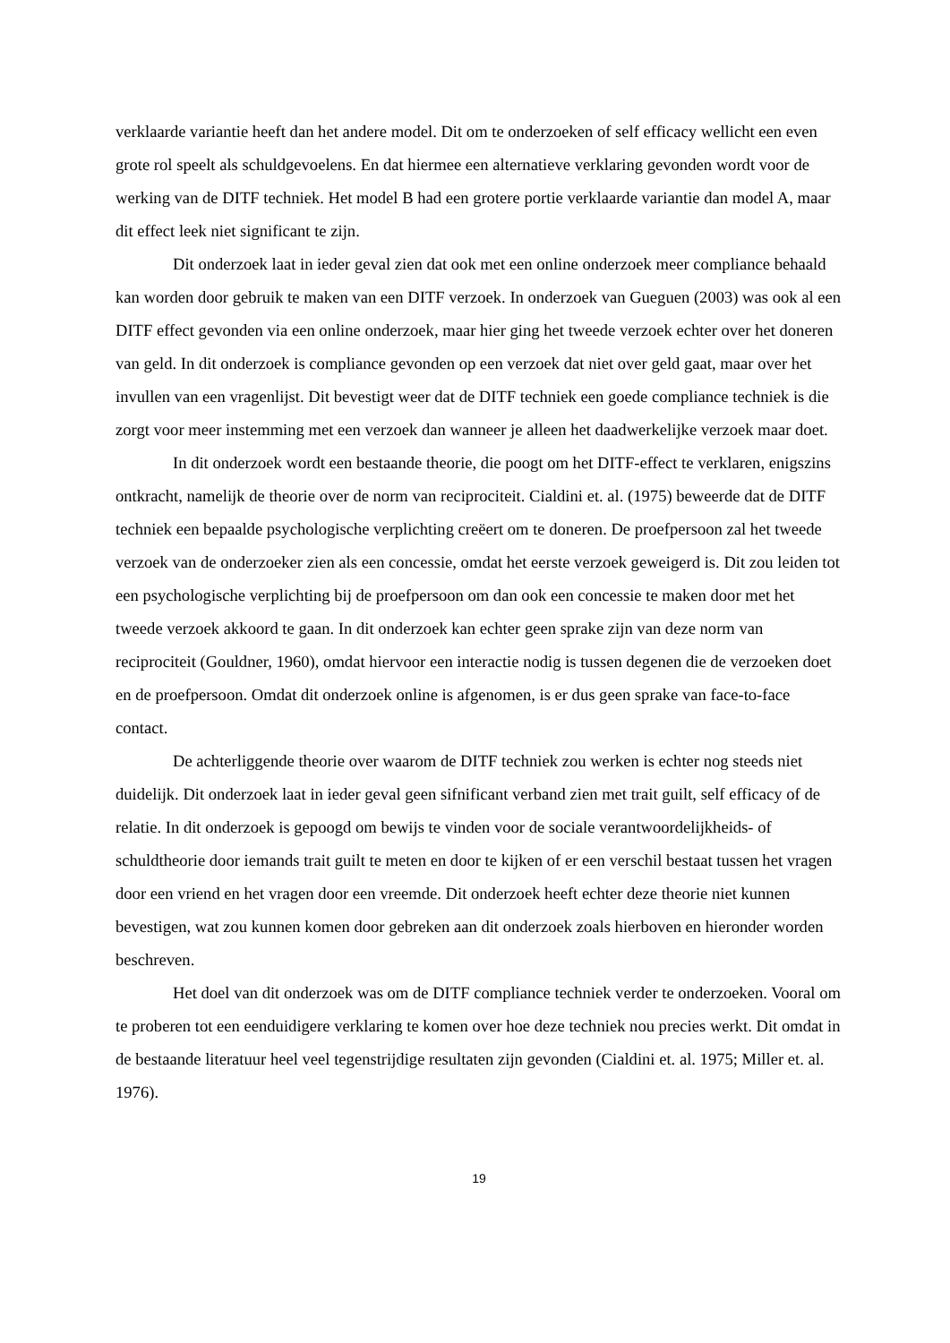verklaarde variantie heeft dan het andere model. Dit om te onderzoeken of self efficacy wellicht een even grote rol speelt als schuldgevoelens. En dat hiermee een alternatieve verklaring gevonden wordt voor de werking van de DITF techniek. Het model B had een grotere portie verklaarde variantie dan model A, maar dit effect leek niet significant te zijn.
Dit onderzoek laat in ieder geval zien dat ook met een online onderzoek meer compliance behaald kan worden door gebruik te maken van een DITF verzoek. In onderzoek van Gueguen (2003) was ook al een DITF effect gevonden via een online onderzoek, maar hier ging het tweede verzoek echter over het doneren van geld. In dit onderzoek is compliance gevonden op een verzoek dat niet over geld gaat, maar over het invullen van een vragenlijst. Dit bevestigt weer dat de DITF techniek een goede compliance techniek is die zorgt voor meer instemming met een verzoek dan wanneer je alleen het daadwerkelijke verzoek maar doet.
In dit onderzoek wordt een bestaande theorie, die poogt om het DITF-effect te verklaren, enigszins ontkracht, namelijk de theorie over de norm van reciprociteit. Cialdini et. al. (1975) beweerde dat de DITF techniek een bepaalde psychologische verplichting creëert om te doneren. De proefpersoon zal het tweede verzoek van de onderzoeker zien als een concessie, omdat het eerste verzoek geweigerd is. Dit zou leiden tot een psychologische verplichting bij de proefpersoon om dan ook een concessie te maken door met het tweede verzoek akkoord te gaan. In dit onderzoek kan echter geen sprake zijn van deze norm van reciprociteit (Gouldner, 1960), omdat hiervoor een interactie nodig is tussen degenen die de verzoeken doet en de proefpersoon. Omdat dit onderzoek online is afgenomen, is er dus geen sprake van face-to-face contact.
De achterliggende theorie over waarom de DITF techniek zou werken is echter nog steeds niet duidelijk. Dit onderzoek laat in ieder geval geen sifnificant verband zien met trait guilt, self efficacy of de relatie. In dit onderzoek is gepoogd om bewijs te vinden voor de sociale verantwoordelijkheids- of schuldtheorie door iemands trait guilt te meten en door te kijken of er een verschil bestaat tussen het vragen door een vriend en het vragen door een vreemde. Dit onderzoek heeft echter deze theorie niet kunnen bevestigen, wat zou kunnen komen door gebreken aan dit onderzoek zoals hierboven en hieronder worden beschreven.
Het doel van dit onderzoek was om de DITF compliance techniek verder te onderzoeken. Vooral om te proberen tot een eenduidigere verklaring te komen over hoe deze techniek nou precies werkt. Dit omdat in de bestaande literatuur heel veel tegenstrijdige resultaten zijn gevonden (Cialdini et. al. 1975; Miller et. al. 1976).
19